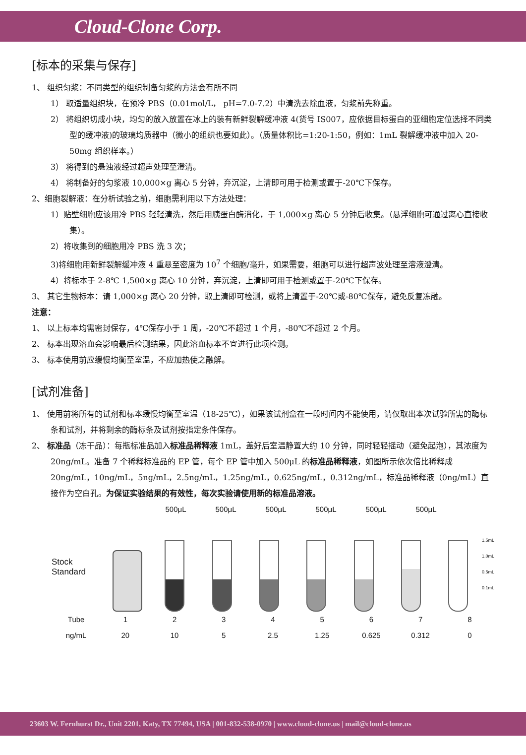Cloud-Clone Corp.
[标本的采集与保存]
1、 组织匀浆：不同类型的组织制备匀浆的方法会有所不同
1） 取适量组织块，在预冷 PBS（0.01mol/L， pH=7.0-7.2）中清洗去除血液，匀浆前先称重。
2） 将组织切成小块，均匀的放入放置在冰上的装有新鲜裂解缓冲液 4(货号 IS007，应依据目标蛋白的亚细胞定位选择不同类型的缓冲液)的玻璃均质器中（微小的组织也要如此）。（质量体积比=1:20-1:50，例如：1mL 裂解缓冲液中加入 20-50mg 组织样本。）
3） 将得到的悬浊液经过超声处理至澄清。
4） 将制备好的匀浆液 10,000×g 离心 5 分钟，弃沉淀，上清即可用于检测或置于-20℃下保存。
2、细胞裂解液：在分析试验之前，细胞需利用以下方法处理：
1）贴壁细胞应该用冷 PBS 轻轻清洗，然后用胰蛋白酶消化，于 1,000×g 离心 5 分钟后收集。（悬浮细胞可通过离心直接收集）。
2）将收集到的细胞用冷 PBS 洗 3 次；
3)将细胞用新鲜裂解缓冲液 4 重悬至密度为 10<sup>7</sup> 个细胞/毫升，如果需要，细胞可以进行超声波处理至溶液澄清。
4）将标本于 2-8℃ 1,500×g 离心 10 分钟，弃沉淀，上清即可用于检测或置于-20℃下保存。
3、 其它生物标本：请 1,000×g 离心 20 分钟，取上清即可检测，或将上清置于-20℃或-80℃保存，避免反复冻融。
注意：
1、 以上标本均需密封保存，4℃保存小于 1 周，-20℃不超过 1 个月，-80℃不超过 2 个月。
2、 标本出现溶血会影响最后检测结果，因此溶血标本不宜进行此项检测。
3、 标本使用前应缓慢均衡至室温，不应加热使之融解。
[试剂准备]
1、 使用前将所有的试剂和标本缓慢均衡至室温（18-25℃），如果该试剂盒在一段时间内不能使用，请仅取出本次试验所需的酶标条和试剂，并将剩余的酶标条及试剂按指定条件保存。
2、 标准品（冻干品）：每瓶标准品加入标准品稀释液 1mL，盖好后室温静置大约 10 分钟，同时轻轻摇动（避免起泡），其浓度为 20ng/mL。准备 7 个稀释标准品的 EP 管，每个 EP 管中加入 500μL 的标准品稀释液，如图所示依次倍比稀释成 20ng/mL，10ng/mL，5ng/mL，2.5ng/mL，1.25ng/mL，0.625ng/mL，0.312ng/mL，标准品稀释液（0ng/mL）直接作为空白孔。为保证实验结果的有效性，每次实验请使用新的标准品溶液。
500μL 500μL 500μL 500μL 500μL 500μL
Stock Standard
1.5mL
1.0mL
0.5mL
0.1mL
Tube 12345678
ng/mL 20 10 5 2.5 1.25 0.625 0.312 0
23603 W. Fernhurst Dr., Unit 2201, Katy, TX 77494, USA | 001-832-538-0970 | www.cloud-clone.us | mail@cloud-clone.us